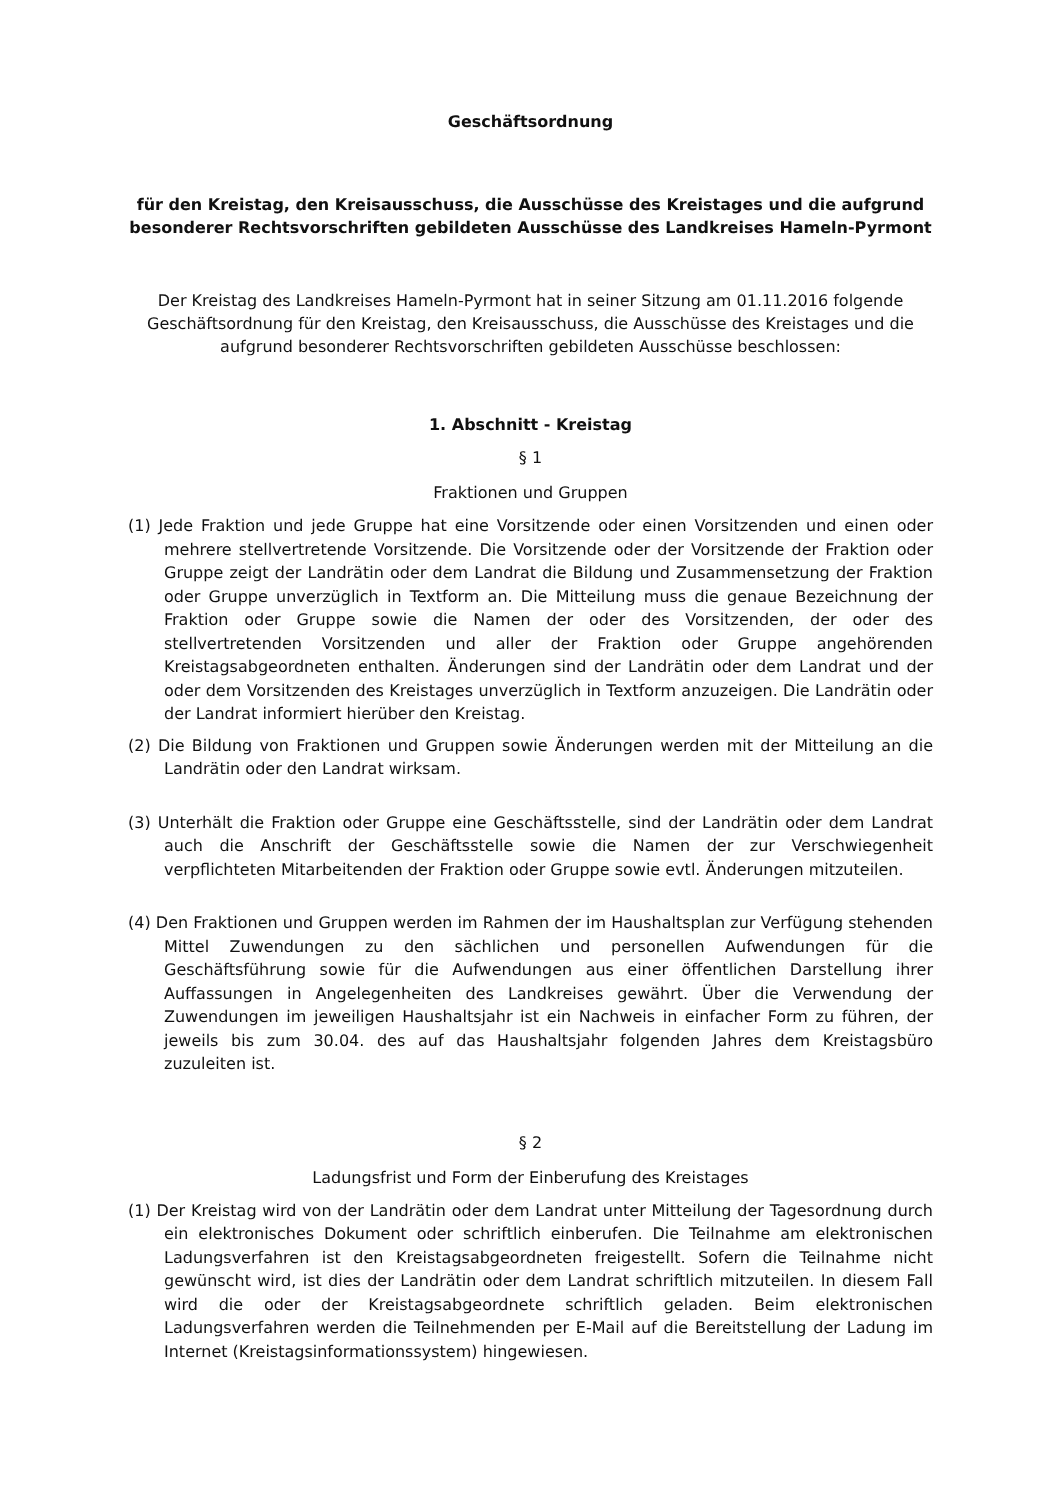Geschäftsordnung
für den Kreistag, den Kreisausschuss, die Ausschüsse des Kreistages und die aufgrund besonderer Rechtsvorschriften gebildeten Ausschüsse des Landkreises Hameln-Pyrmont
Der Kreistag des Landkreises Hameln-Pyrmont hat in seiner Sitzung am 01.11.2016 folgende Geschäftsordnung für den Kreistag, den Kreisausschuss, die Ausschüsse des Kreistages und die aufgrund besonderer Rechtsvorschriften gebildeten Ausschüsse beschlossen:
1. Abschnitt - Kreistag
§ 1
Fraktionen und Gruppen
(1) Jede Fraktion und jede Gruppe hat eine Vorsitzende oder einen Vorsitzenden und einen oder mehrere stellvertretende Vorsitzende. Die Vorsitzende oder der Vorsitzende der Fraktion oder Gruppe zeigt der Landrätin oder dem Landrat die Bildung und Zusammensetzung der Fraktion oder Gruppe unverzüglich in Textform an. Die Mitteilung muss die genaue Bezeichnung der Fraktion oder Gruppe sowie die Namen der oder des Vorsitzenden, der oder des stellvertretenden Vorsitzenden und aller der Fraktion oder Gruppe angehörenden Kreistagsabgeordneten enthalten. Änderungen sind der Landrätin oder dem Landrat und der oder dem Vorsitzenden des Kreistages unverzüglich in Textform anzuzeigen. Die Landrätin oder der Landrat informiert hierüber den Kreistag.
(2) Die Bildung von Fraktionen und Gruppen sowie Änderungen werden mit der Mitteilung an die Landrätin oder den Landrat wirksam.
(3) Unterhält die Fraktion oder Gruppe eine Geschäftsstelle, sind der Landrätin oder dem Landrat auch die Anschrift der Geschäftsstelle sowie die Namen der zur Verschwiegenheit verpflichteten Mitarbeitenden der Fraktion oder Gruppe sowie evtl. Änderungen mitzuteilen.
(4) Den Fraktionen und Gruppen werden im Rahmen der im Haushaltsplan zur Verfügung stehenden Mittel Zuwendungen zu den sächlichen und personellen Aufwendungen für die Geschäftsführung sowie für die Aufwendungen aus einer öffentlichen Darstellung ihrer Auffassungen in Angelegenheiten des Landkreises gewährt. Über die Verwendung der Zuwendungen im jeweiligen Haushaltsjahr ist ein Nachweis in einfacher Form zu führen, der jeweils bis zum 30.04. des auf das Haushaltsjahr folgenden Jahres dem Kreistagsbüro zuzuleiten ist.
§ 2
Ladungsfrist und Form der Einberufung des Kreistages
(1) Der Kreistag wird von der Landrätin oder dem Landrat unter Mitteilung der Tagesordnung durch ein elektronisches Dokument oder schriftlich einberufen. Die Teilnahme am elektronischen Ladungsverfahren ist den Kreistagsabgeordneten freigestellt. Sofern die Teilnahme nicht gewünscht wird, ist dies der Landrätin oder dem Landrat schriftlich mitzuteilen. In diesem Fall wird die oder der Kreistagsabgeordnete schriftlich geladen. Beim elektronischen Ladungsverfahren werden die Teilnehmenden per E-Mail auf die Bereitstellung der Ladung im Internet (Kreistagsinformationssystem) hingewiesen.